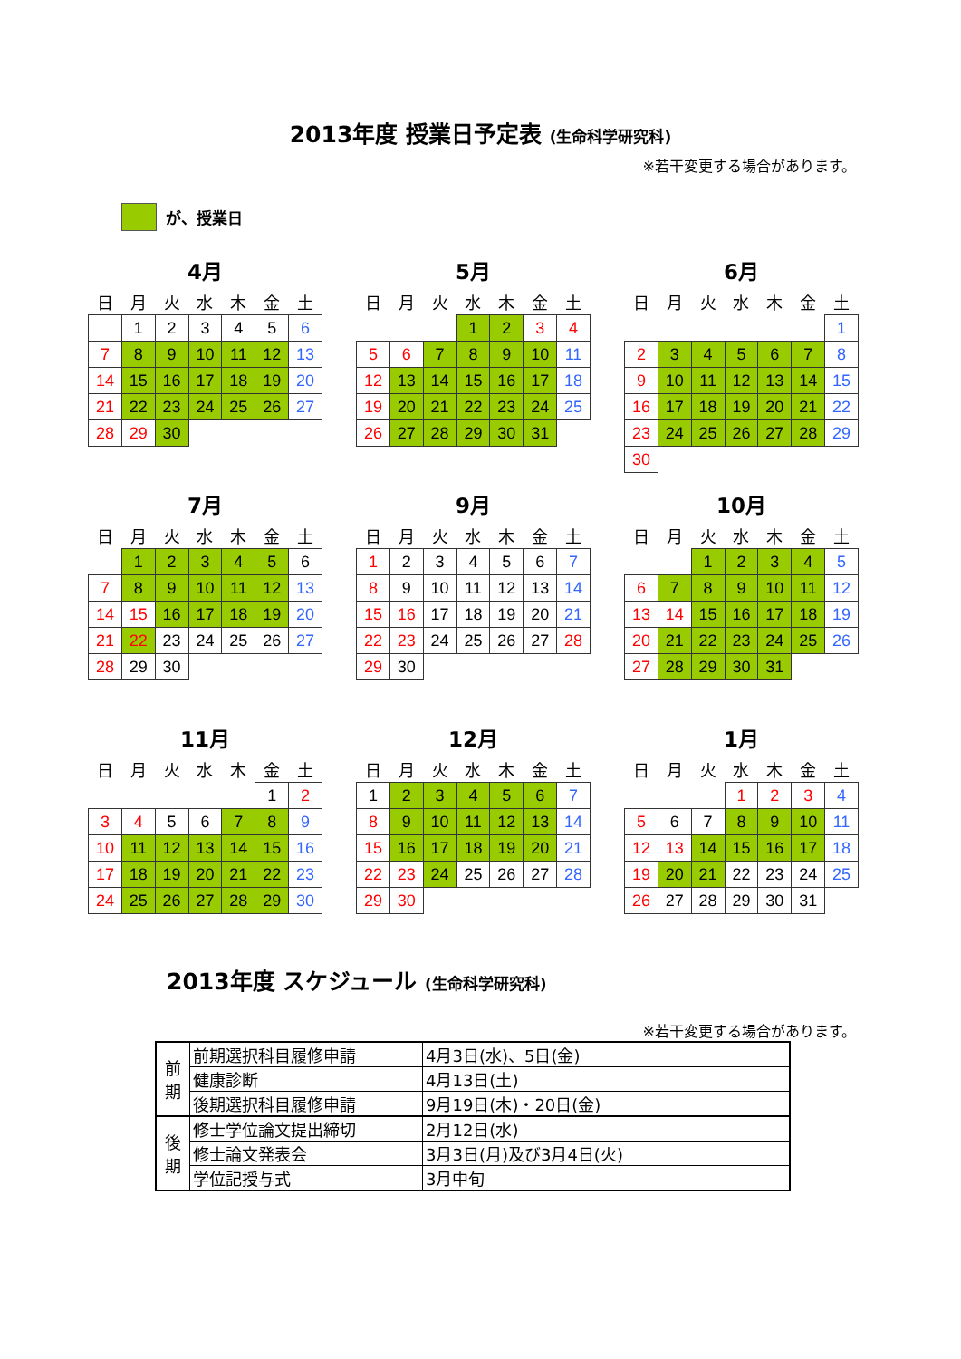2013年度 授業日予定表 (生命科学研究科)
※若干変更する場合があります。
が、授業日
4月
| 日 | 月 | 火 | 水 | 木 | 金 | 土 |
| --- | --- | --- | --- | --- | --- | --- |
| | 1 | 2 | 3 | 4 | 5 | 6 |
| 7 | 8 | 9 | 10 | 11 | 12 | 13 |
| 14 | 15 | 16 | 17 | 18 | 19 | 20 |
| 21 | 22 | 23 | 24 | 25 | 26 | 27 |
| 28 | 29 | 30 | | | | |
5月
| 日 | 月 | 火 | 水 | 木 | 金 | 土 |
| --- | --- | --- | --- | --- | --- | --- |
| | | | 1 | 2 | 3 | 4 |
| 5 | 6 | 7 | 8 | 9 | 10 | 11 |
| 12 | 13 | 14 | 15 | 16 | 17 | 18 |
| 19 | 20 | 21 | 22 | 23 | 24 | 25 |
| 26 | 27 | 28 | 29 | 30 | 31 | |
6月
| 日 | 月 | 火 | 水 | 木 | 金 | 土 |
| --- | --- | --- | --- | --- | --- | --- |
| | | | | | | 1 |
| 2 | 3 | 4 | 5 | 6 | 7 | 8 |
| 9 | 10 | 11 | 12 | 13 | 14 | 15 |
| 16 | 17 | 18 | 19 | 20 | 21 | 22 |
| 23 | 24 | 25 | 26 | 27 | 28 | 29 |
| 30 | | | | | | |
7月
| 日 | 月 | 火 | 水 | 木 | 金 | 土 |
| --- | --- | --- | --- | --- | --- | --- |
| | 1 | 2 | 3 | 4 | 5 | 6 |
| 7 | 8 | 9 | 10 | 11 | 12 | 13 |
| 14 | 15 | 16 | 17 | 18 | 19 | 20 |
| 21 | 22 | 23 | 24 | 25 | 26 | 27 |
| 28 | 29 | 30 | | | | |
9月
| 日 | 月 | 火 | 水 | 木 | 金 | 土 |
| --- | --- | --- | --- | --- | --- | --- |
| 1 | 2 | 3 | 4 | 5 | 6 | 7 |
| 8 | 9 | 10 | 11 | 12 | 13 | 14 |
| 15 | 16 | 17 | 18 | 19 | 20 | 21 |
| 22 | 23 | 24 | 25 | 26 | 27 | 28 |
| 29 | 30 | | | | | |
10月
| 日 | 月 | 火 | 水 | 木 | 金 | 土 |
| --- | --- | --- | --- | --- | --- | --- |
| | | 1 | 2 | 3 | 4 | 5 |
| 6 | 7 | 8 | 9 | 10 | 11 | 12 |
| 13 | 14 | 15 | 16 | 17 | 18 | 19 |
| 20 | 21 | 22 | 23 | 24 | 25 | 26 |
| 27 | 28 | 29 | 30 | 31 | | |
11月
| 日 | 月 | 火 | 水 | 木 | 金 | 土 |
| --- | --- | --- | --- | --- | --- | --- |
| | | | | | 1 | 2 |
| 3 | 4 | 5 | 6 | 7 | 8 | 9 |
| 10 | 11 | 12 | 13 | 14 | 15 | 16 |
| 17 | 18 | 19 | 20 | 21 | 22 | 23 |
| 24 | 25 | 26 | 27 | 28 | 29 | 30 |
12月
| 日 | 月 | 火 | 水 | 木 | 金 | 土 |
| --- | --- | --- | --- | --- | --- | --- |
| 1 | 2 | 3 | 4 | 5 | 6 | 7 |
| 8 | 9 | 10 | 11 | 12 | 13 | 14 |
| 15 | 16 | 17 | 18 | 19 | 20 | 21 |
| 22 | 23 | 24 | 25 | 26 | 27 | 28 |
| 29 | 30 | | | | | |
1月
| 日 | 月 | 火 | 水 | 木 | 金 | 土 |
| --- | --- | --- | --- | --- | --- | --- |
| | | | 1 | 2 | 3 | 4 |
| 5 | 6 | 7 | 8 | 9 | 10 | 11 |
| 12 | 13 | 14 | 15 | 16 | 17 | 18 |
| 19 | 20 | 21 | 22 | 23 | 24 | 25 |
| 26 | 27 | 28 | 29 | 30 | 31 | |
2013年度 スケジュール (生命科学研究科)
※若干変更する場合があります。
| 前 期 | 前期選択科目履修申請 | 4月3日(水)、5日(金) |
| | 健康診断 | 4月13日(土) |
| | 後期選択科目履修申請 | 9月19日(木)・20日(金) |
| 後 期 | 修士学位論文提出締切 | 2月12日(水) |
| | 修士論文発表会 | 3月3日(月)及び3月4日(火) |
| | 学位記授与式 | 3月中旬 |